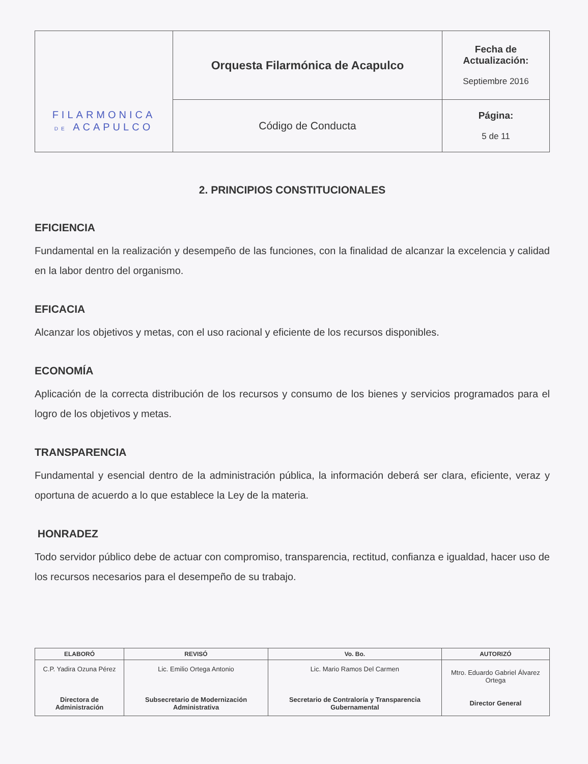| FILARMONICA DE ACAPULCO | Orquesta Filarmónica de Acapulco | Fecha de Actualización: Septiembre 2016 |
| | Código de Conducta | Página: 5 de 11 |
2. PRINCIPIOS CONSTITUCIONALES
EFICIENCIA
Fundamental en la realización y desempeño de las funciones, con la finalidad de alcanzar la excelencia y calidad en la labor dentro del organismo.
EFICACIA
Alcanzar los objetivos y metas, con el uso racional y eficiente de los recursos disponibles.
ECONOMÍA
Aplicación de la correcta distribución de los recursos y consumo de los bienes y servicios programados para el logro de los objetivos y metas.
TRANSPARENCIA
Fundamental y esencial dentro de la administración pública, la información deberá ser clara, eficiente, veraz y oportuna de acuerdo a lo que establece la Ley de la materia.
HONRADEZ
Todo servidor público debe de actuar con compromiso, transparencia, rectitud, confianza e igualdad, hacer uso de los recursos necesarios para el desempeño de su trabajo.
| ELABORÓ | REVISÓ | Vo. Bo. | AUTORIZÓ |
| --- | --- | --- | --- |
| C.P. Yadira Ozuna Pérez Directora de Administración | Lic. Emilio Ortega Antonio Subsecretario de Modernización Administrativa | Lic. Mario Ramos Del Carmen Secretario de Contraloría y Transparencia Gubernamental | Mtro. Eduardo Gabriel Álvarez Ortega Director General |